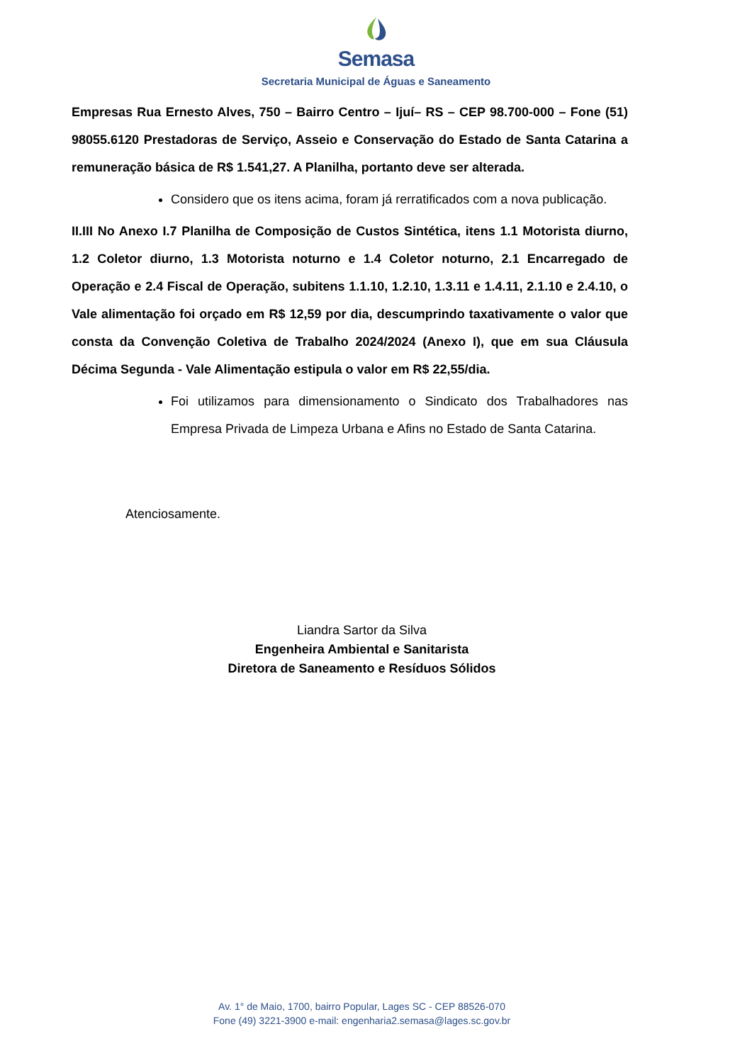Semasa
Secretaria Municipal de Águas e Saneamento
Empresas Rua Ernesto Alves, 750 – Bairro Centro – Ijuí– RS – CEP 98.700-000 – Fone (51) 98055.6120 Prestadoras de Serviço, Asseio e Conservação do Estado de Santa Catarina a remuneração básica de R$ 1.541,27. A Planilha, portanto deve ser alterada.
Considero que os itens acima, foram já rerratificados com a nova publicação.
II.III No Anexo I.7 Planilha de Composição de Custos Sintética, itens 1.1 Motorista diurno, 1.2 Coletor diurno, 1.3 Motorista noturno e 1.4 Coletor noturno, 2.1 Encarregado de Operação e 2.4 Fiscal de Operação, subitens 1.1.10, 1.2.10, 1.3.11 e 1.4.11, 2.1.10 e 2.4.10, o Vale alimentação foi orçado em R$ 12,59 por dia, descumprindo taxativamente o valor que consta da Convenção Coletiva de Trabalho 2024/2024 (Anexo I), que em sua Cláusula Décima Segunda - Vale Alimentação estipula o valor em R$ 22,55/dia.
Foi utilizamos para dimensionamento o Sindicato dos Trabalhadores nas Empresa Privada de Limpeza Urbana e Afins no Estado de Santa Catarina.
Atenciosamente.
Liandra Sartor da Silva
Engenheira Ambiental e Sanitarista
Diretora de Saneamento e Resíduos Sólidos
Av. 1° de Maio, 1700, bairro Popular, Lages SC - CEP 88526-070
Fone (49) 3221-3900 e-mail: engenharia2.semasa@lages.sc.gov.br